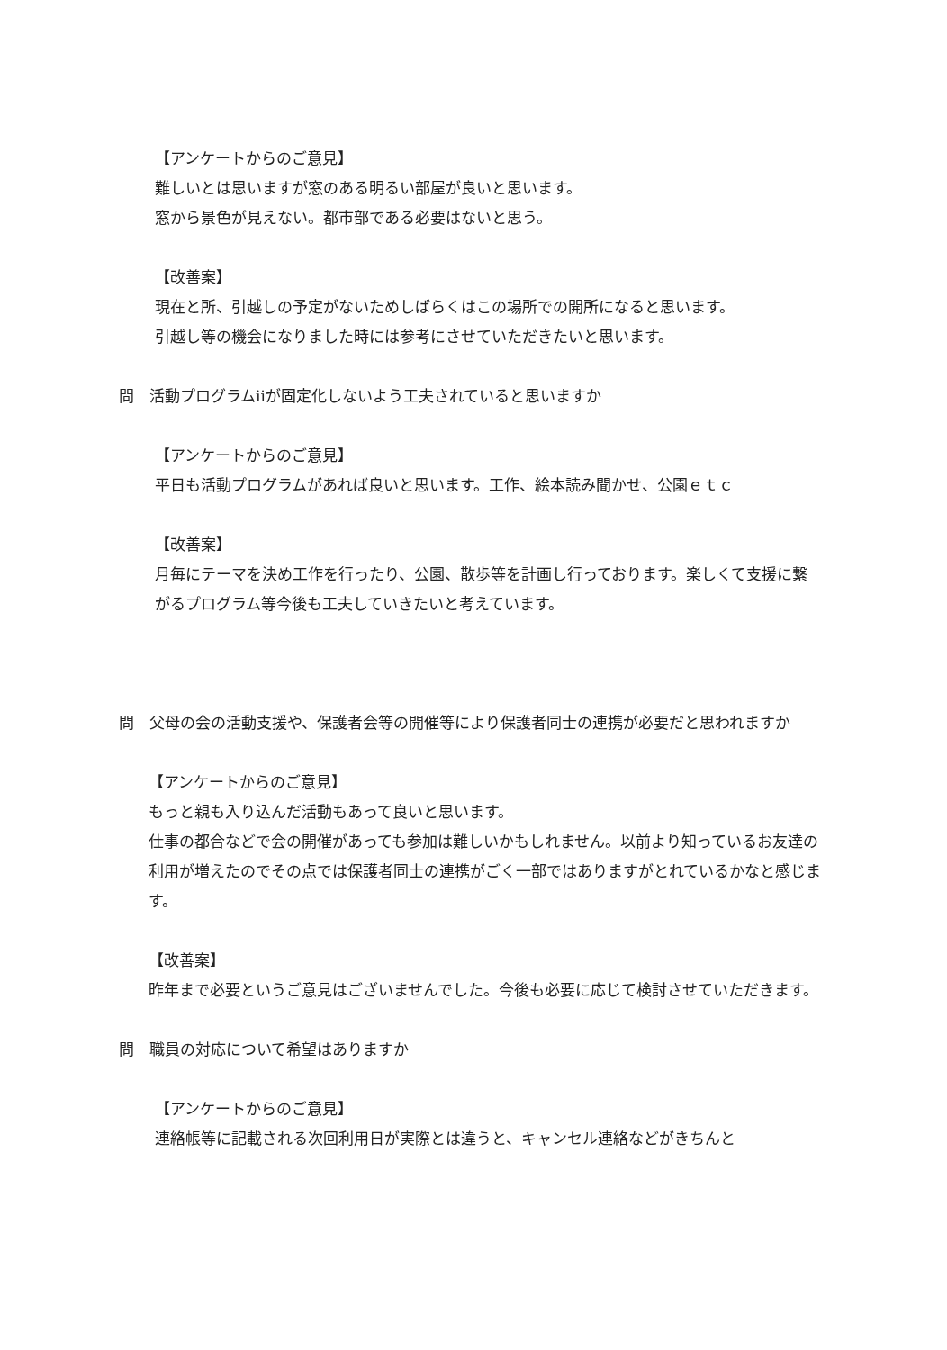【アンケートからのご意見】
難しいとは思いますが窓のある明るい部屋が良いと思います。
窓から景色が見えない。都市部である必要はないと思う。
【改善案】
現在と所、引越しの予定がないためしばらくはこの場所での開所になると思います。
引越し等の機会になりました時には参考にさせていただきたいと思います。
問　活動プログラムⅱが固定化しないよう工夫されていると思いますか
【アンケートからのご意見】
平日も活動プログラムがあれば良いと思います。工作、絵本読み聞かせ、公園ｅｔｃ
【改善案】
月毎にテーマを決め工作を行ったり、公園、散歩等を計画し行っております。楽しくて支援に繋がるプログラム等今後も工夫していきたいと考えています。
問　父母の会の活動支援や、保護者会等の開催等により保護者同士の連携が必要だと思われますか
【アンケートからのご意見】
もっと親も入り込んだ活動もあって良いと思います。
仕事の都合などで会の開催があっても参加は難しいかもしれません。以前より知っているお友達の利用が増えたのでその点では保護者同士の連携がごく一部ではありますがとれているかなと感じます。
【改善案】
昨年まで必要というご意見はございませんでした。今後も必要に応じて検討させていただきます。
問　職員の対応について希望はありますか
【アンケートからのご意見】
連絡帳等に記載される次回利用日が実際とは違うと、キャンセル連絡などがきちんと